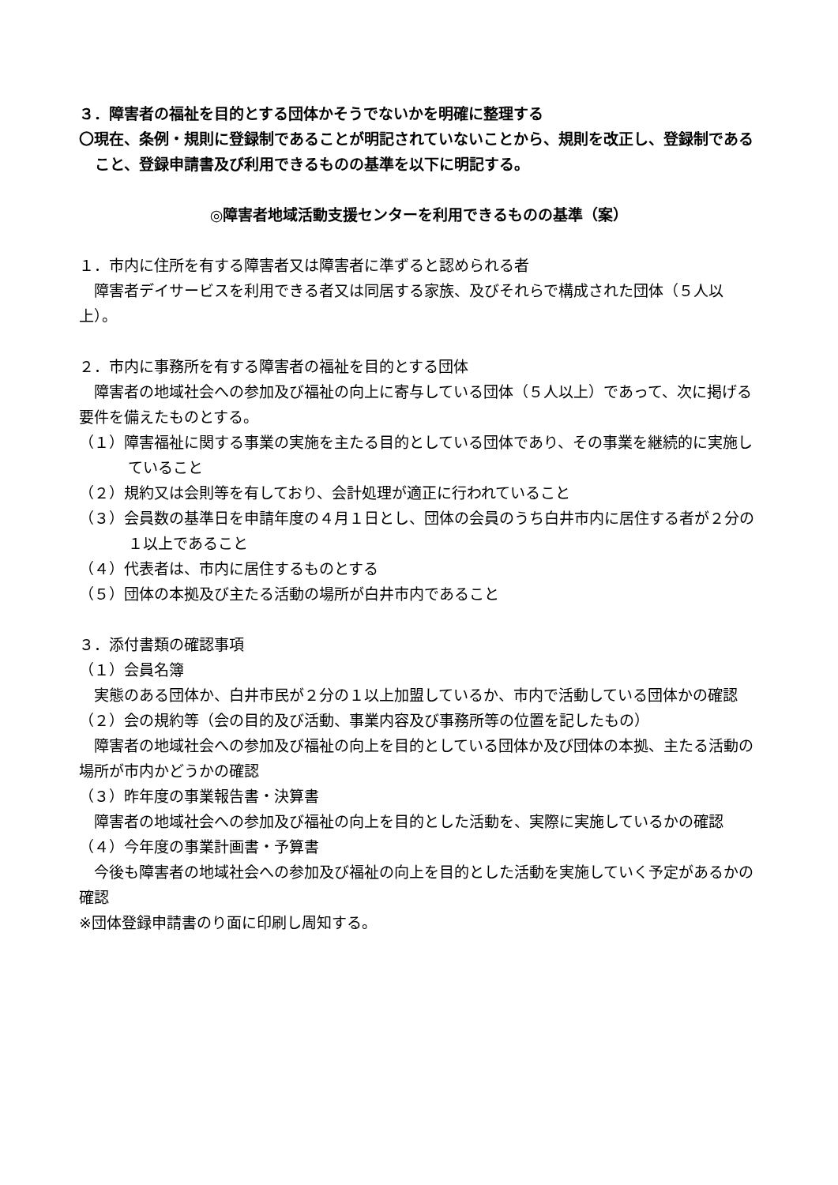３．障害者の福祉を目的とする団体かそうでないかを明確に整理する
〇現在、条例・規則に登録制であることが明記されていないことから、規則を改正し、登録制であること、登録申請書及び利用できるものの基準を以下に明記する。
◎障害者地域活動支援センターを利用できるものの基準（案）
１．市内に住所を有する障害者又は障害者に準ずると認められる者
　障害者デイサービスを利用できる者又は同居する家族、及びそれらで構成された団体（５人以上）。
２．市内に事務所を有する障害者の福祉を目的とする団体
　障害者の地域社会への参加及び福祉の向上に寄与している団体（５人以上）であって、次に掲げる要件を備えたものとする。
（１）障害福祉に関する事業の実施を主たる目的としている団体であり、その事業を継続的に実施していること
（２）規約又は会則等を有しており、会計処理が適正に行われていること
（３）会員数の基準日を申請年度の４月１日とし、団体の会員のうち白井市内に居住する者が２分の１以上であること
（４）代表者は、市内に居住するものとする
（５）団体の本拠及び主たる活動の場所が白井市内であること
３．添付書類の確認事項
（１）会員名簿
　実態のある団体か、白井市民が２分の１以上加盟しているか、市内で活動している団体かの確認
（２）会の規約等（会の目的及び活動、事業内容及び事務所等の位置を記したもの）
　障害者の地域社会への参加及び福祉の向上を目的としている団体か及び団体の本拠、主たる活動の場所が市内かどうかの確認
（３）昨年度の事業報告書・決算書
　障害者の地域社会への参加及び福祉の向上を目的とした活動を、実際に実施しているかの確認
（４）今年度の事業計画書・予算書
　今後も障害者の地域社会への参加及び福祉の向上を目的とした活動を実施していく予定があるかの確認
※団体登録申請書のり面に印刷し周知する。